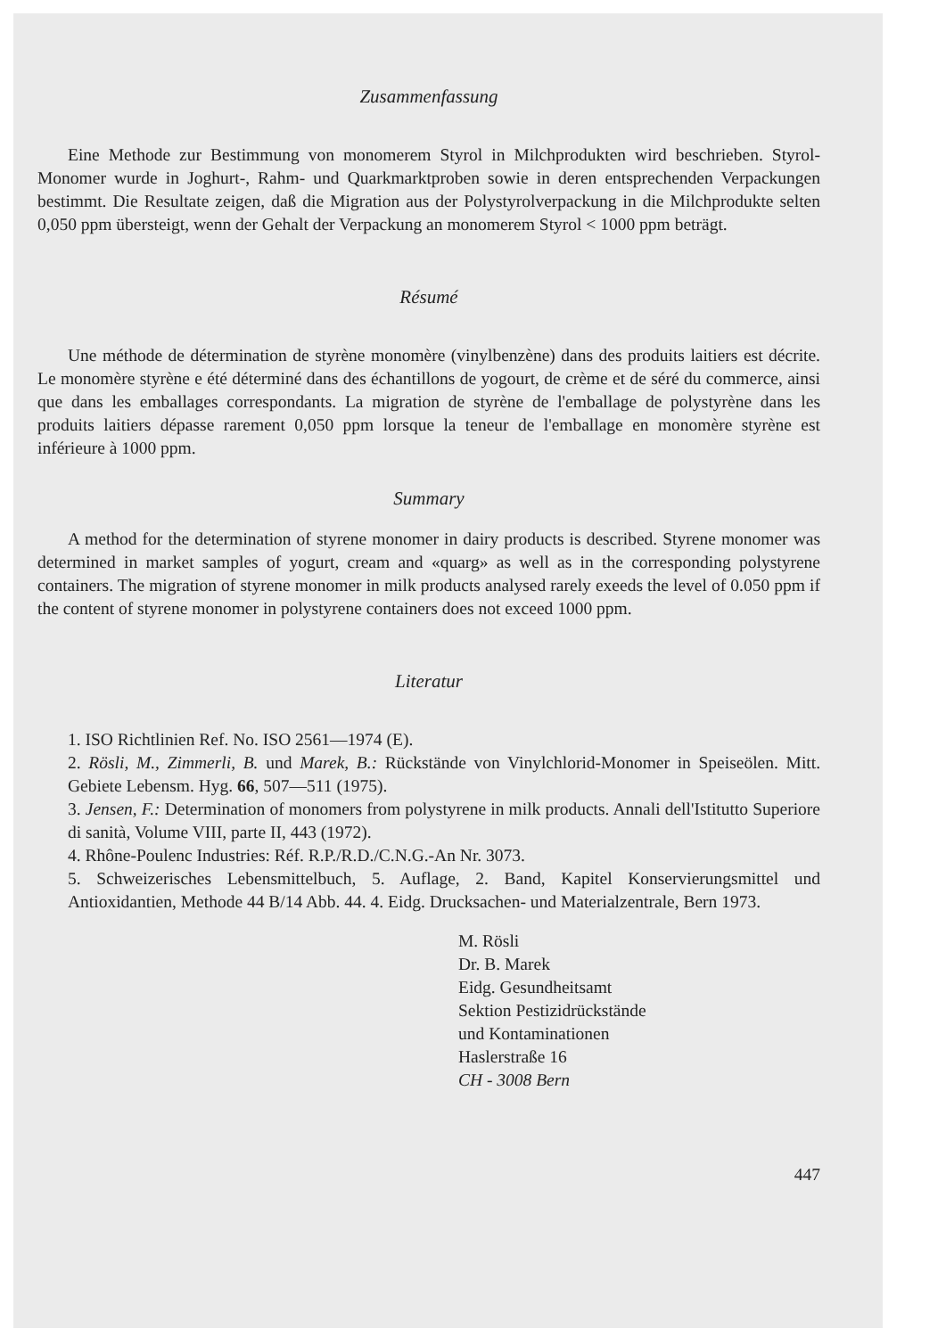Zusammenfassung
Eine Methode zur Bestimmung von monomerem Styrol in Milchprodukten wird beschrieben. Styrol-Monomer wurde in Joghurt-, Rahm- und Quarkmarktproben sowie in deren entsprechenden Verpackungen bestimmt. Die Resultate zeigen, daß die Migration aus der Polystyrolverpackung in die Milchprodukte selten 0,050 ppm übersteigt, wenn der Gehalt der Verpackung an monomerem Styrol < 1000 ppm beträgt.
Résumé
Une méthode de détermination de styrène monomère (vinylbenzène) dans des produits laitiers est décrite. Le monomère styrène e été déterminé dans des échantillons de yogourt, de crème et de séré du commerce, ainsi que dans les emballages correspondants. La migration de styrène de l'emballage de polystyrène dans les produits laitiers dépasse rarement 0,050 ppm lorsque la teneur de l'emballage en monomère styrène est inférieure à 1000 ppm.
Summary
A method for the determination of styrene monomer in dairy products is described. Styrene monomer was determined in market samples of yogurt, cream and «quarg» as well as in the corresponding polystyrene containers. The migration of styrene monomer in milk products analysed rarely exeeds the level of 0.050 ppm if the content of styrene monomer in polystyrene containers does not exceed 1000 ppm.
Literatur
1. ISO Richtlinien Ref. No. ISO 2561—1974 (E).
2. Rösli, M., Zimmerli, B. und Marek, B.: Rückstände von Vinylchlorid-Monomer in Speiseölen. Mitt. Gebiete Lebensm. Hyg. 66, 507—511 (1975).
3. Jensen, F.: Determination of monomers from polystyrene in milk products. Annali dell'Istitutto Superiore di sanità, Volume VIII, parte II, 443 (1972).
4. Rhône-Poulenc Industries: Réf. R.P./R.D./C.N.G.-An Nr. 3073.
5. Schweizerisches Lebensmittelbuch, 5. Auflage, 2. Band, Kapitel Konservierungsmittel und Antioxidantien, Methode 44 B/14 Abb. 44. 4. Eidg. Drucksachen- und Materialzentrale, Bern 1973.
M. Rösli
Dr. B. Marek
Eidg. Gesundheitsamt
Sektion Pestizidrückstände
und Kontaminationen
Haslerstraße 16
CH - 3008 Bern
447